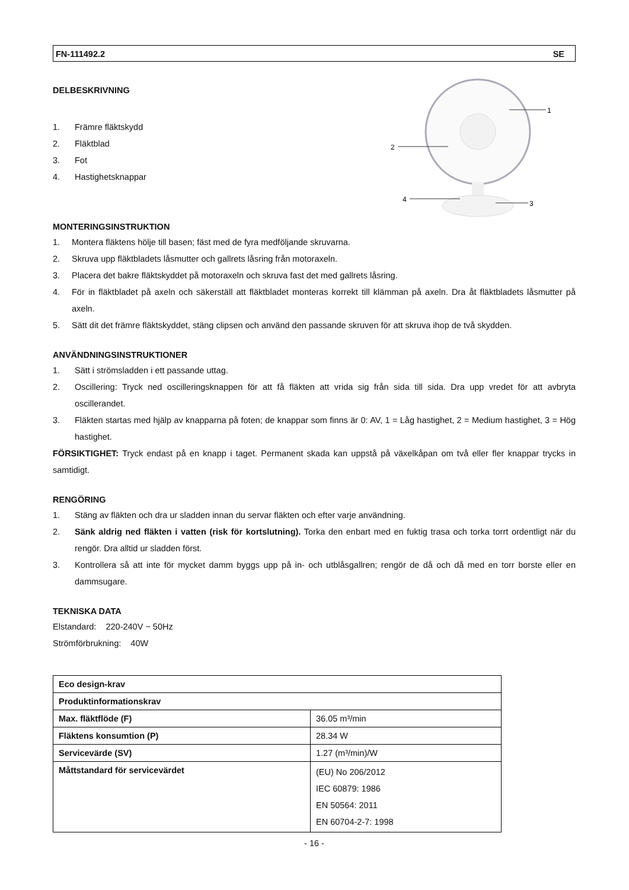FN-111492.2 SE
DELBESKRIVNING
1. Främre fläktskydd
2. Fläktblad
3. Fot
4. Hastighetsknappar
1
2
3
4
MONTERINGSINSTRUKTION
1. Montera fläktens hölje till basen; fäst med de fyra medföljande skruvarna.
2. Skruva upp fläktbladets låsmutter och gallrets låsring från motoraxeln.
3. Placera det bakre fläktskyddet på motoraxeln och skruva fast det med gallrets låsring.
4. För in fläktbladet på axeln och säkerställ att fläktbladet monteras korrekt till klämman på axeln. Dra åt fläktbladets låsmutter på axeln.
5. Sätt dit det främre fläktskyddet, stäng clipsen och använd den passande skruven för att skruva ihop de två skydden.
ANVÄNDNINGSINSTRUKTIONER
1. Sätt i strömsladden i ett passande uttag.
2. Oscillering: Tryck ned oscilleringsknappen för att få fläkten att vrida sig från sida till sida. Dra upp vredet för att avbryta oscillerandet.
3. Fläkten startas med hjälp av knapparna på foten; de knappar som finns är 0: AV, 1 = Låg hastighet, 2 = Medium hastighet, 3 = Hög hastighet.
FÖRSIKTIGHET: Tryck endast på en knapp i taget. Permanent skada kan uppstå på växelkåpan om två eller fler knappar trycks in samtidigt.
RENGÖRING
1. Stäng av fläkten och dra ur sladden innan du servar fläkten och efter varje användning.
2. Sänk aldrig ned fläkten i vatten (risk för kortslutning). Torka den enbart med en fuktig trasa och torka torrt ordentligt när du rengör. Dra alltid ur sladden först.
3. Kontrollera så att inte för mycket damm byggs upp på in- och utblåsgallren; rengör de då och då med en torr borste eller en dammsugare.
TEKNISKA DATA
Elstandard: 220-240V ~ 50Hz
Strömförbrukning: 40W
| Eco design-krav | |
| Produktinformationskrav | |
| Max. fläktflöde (F) | 36.05 m³/min |
| Fläktens konsumtion (P) | 28.34 W |
| Servicevärde (SV) | 1.27 (m³/min)/W |
| Måttstandard för servicevärdet | (EU) No 206/2012 IEC 60879: 1986 EN 50564: 2011 EN 60704-2-7: 1998 |
- 16 -